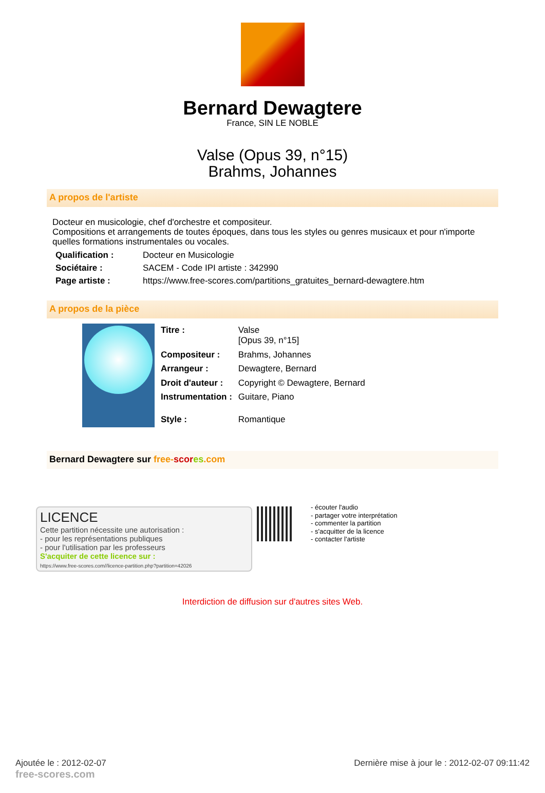Bernard Dewagtere
France, SIN LE NOBLE
Valse (Opus 39, n°15)
Brahms, Johannes
A propos de l'artiste
Docteur en musicologie, chef d'orchestre et compositeur.
Compositions et arrangements de toutes époques, dans tous les styles ou genres musicaux et pour n'importe quelles formations instrumentales ou vocales.
| Qualification : | Docteur en Musicologie |
| Sociétaire : | SACEM - Code IPI artiste : 342990 |
| Page artiste : | https://www.free-scores.com/partitions_gratuites_bernard-dewagtere.htm |
A propos de la pièce
| Titre : | Valse [Opus 39, n°15] |
| Compositeur : | Brahms, Johannes |
| Arrangeur : | Dewagtere, Bernard |
| Droit d'auteur : | Copyright © Dewagtere, Bernard |
| Instrumentation : | Guitare, Piano |
| Style : | Romantique |
Bernard Dewagtere sur free-scor es.com
LICENCE
Cette partition nécessite une autorisation :
- pour les représentations publiques
- pour l'utilisation par les professeurs
S'acquiter de cette licence sur :
https://www.free-scores.com//licence-partition.php?partition=42026
- écouter l'audio
- partager votre interprétation
- commenter la partition
- s'acquitter de la licence
- contacter l'artiste
Interdiction de diffusion sur d'autres sites Web.
Ajoutée le : 2012-02-07
free-scores.com
Dernière mise à jour le : 2012-02-07 09:11:42